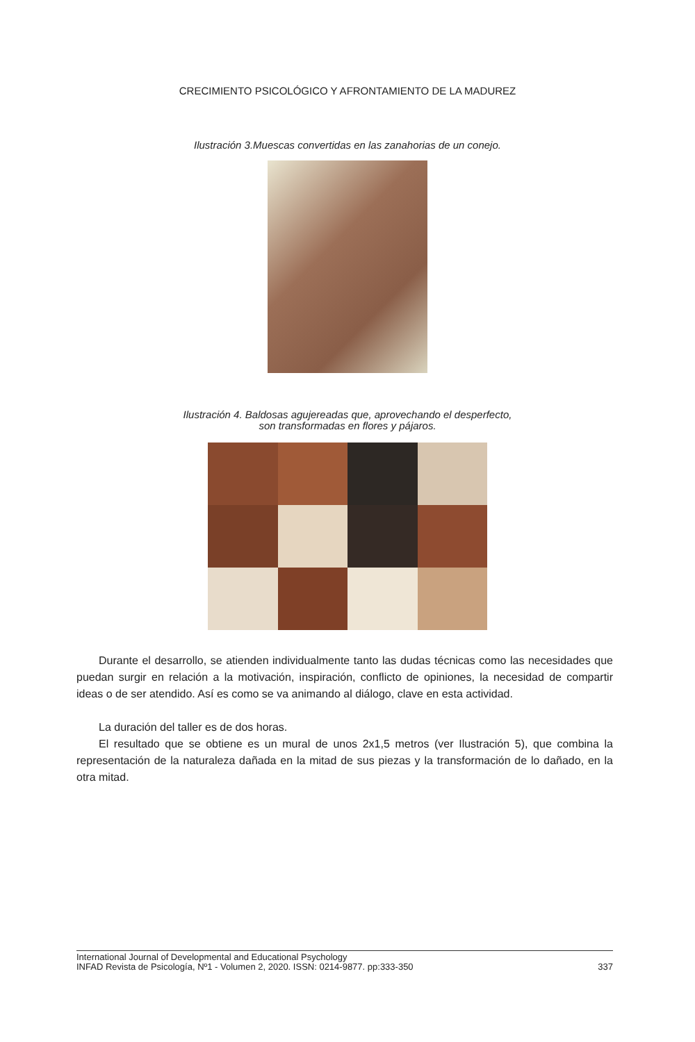CRECIMIENTO PSICOLÓGICO Y AFRONTAMIENTO DE LA MADUREZ
Ilustración 3.Muescas convertidas en las zanahorias de un conejo.
Ilustración 4. Baldosas agujereadas que, aprovechando el desperfecto,
son transformadas en flores y pájaros.
Durante el desarrollo, se atienden individualmente tanto las dudas técnicas como las necesidades que puedan surgir en relación a la motivación, inspiración, conflicto de opiniones, la necesidad de compartir ideas o de ser atendido. Así es como se va animando al diálogo, clave en esta actividad.
La duración del taller es de dos horas.
El resultado que se obtiene es un mural de unos 2x1,5 metros (ver Ilustración 5), que combina la representación de la naturaleza dañada en la mitad de sus piezas y la transformación de lo dañado, en la otra mitad.
International Journal of Developmental and Educational Psychology
INFAD Revista de Psicología, Nº1 - Volumen 2, 2020. ISSN: 0214-9877. pp:333-350
337